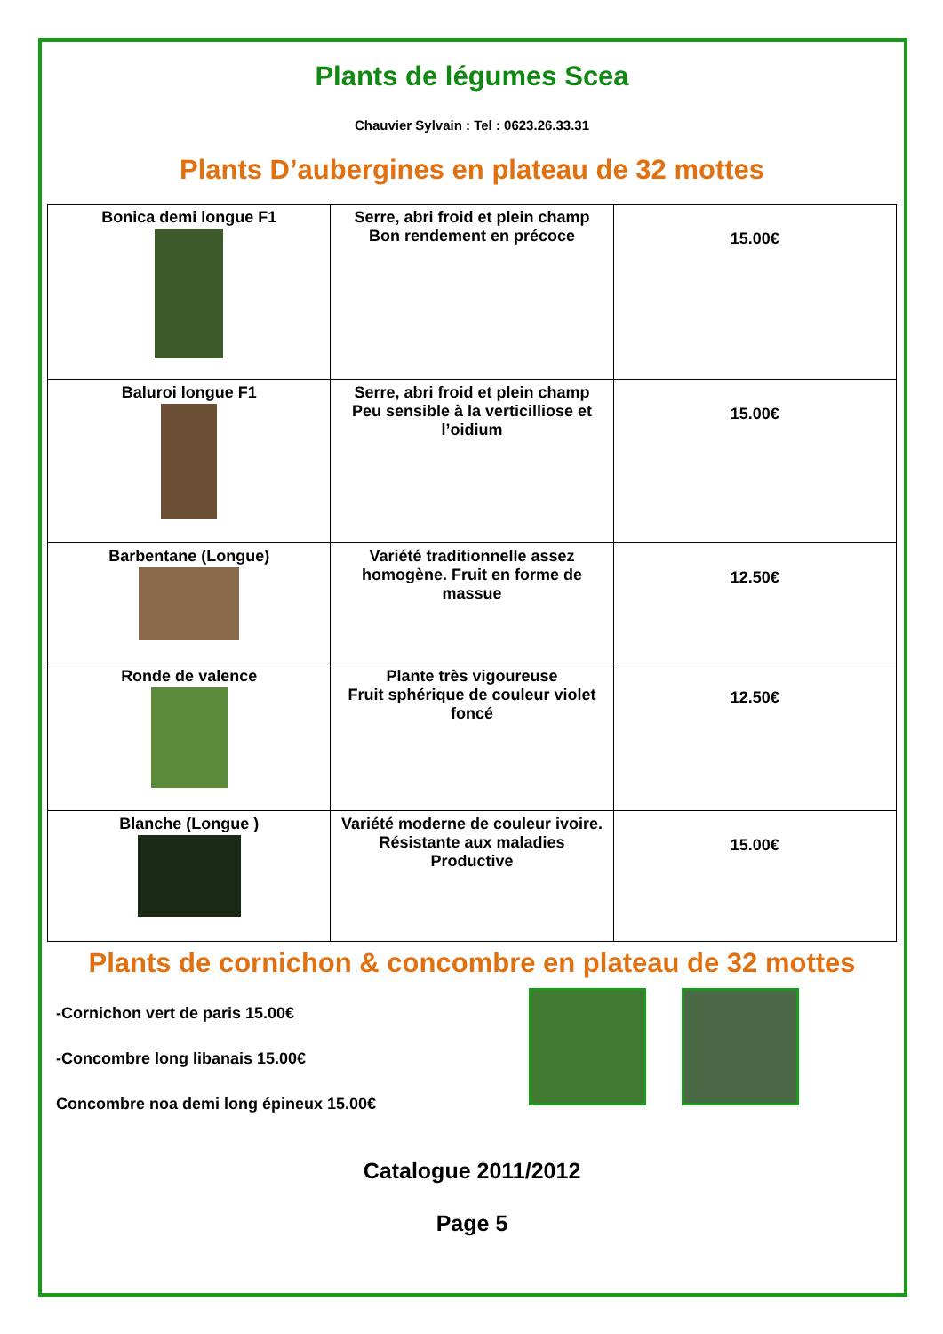Plants de légumes Scea
Chauvier Sylvain : Tel : 0623.26.33.31
Plants D’aubergines en plateau de 32 mottes
| Bonica demi longue F1 | Serre, abri froid et plein champ Bon rendement en précoce | 15.00€ |
| Baluroi longue F1 | Serre, abri froid et plein champ Peu sensible à la verticilliose et l’oidium | 15.00€ |
| Barbentane (Longue) | Variété traditionnelle assez homogène. Fruit en forme de massue | 12.50€ |
| Ronde de valence | Plante très vigoureuse Fruit sphérique de couleur violet foncé | 12.50€ |
| Blanche (Longue ) | Variété moderne de couleur ivoire. Résistante aux maladies Productive | 15.00€ |
Plants de cornichon & concombre en plateau de 32 mottes
-Cornichon vert de paris 15.00€
-Concombre long libanais 15.00€
Concombre noa demi long épineux 15.00€
Catalogue 2011/2012
Page 5